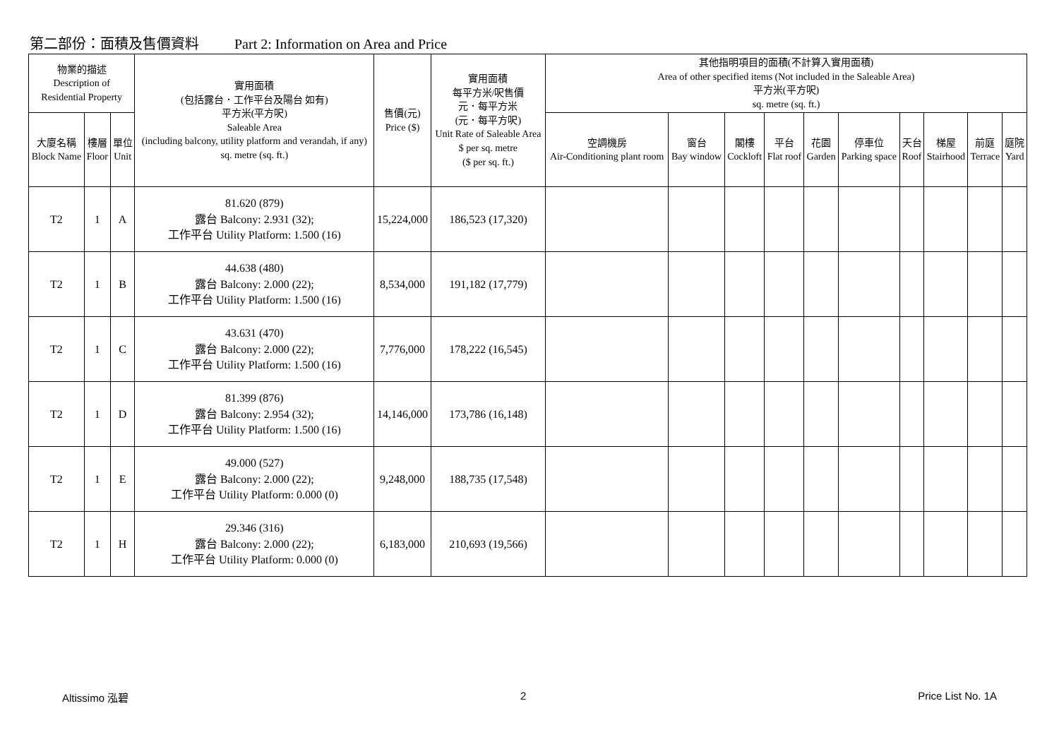第二部份：面積及售價資料 Part 2: Information on Area and Price
| 物業的描述 Description of Residential Property | | | 實用面積 (包括露台．工作平台及陽台 如有) 平方米(平方呎) Saleable Area (including balcony, utility platform and verandah, if any) sq. metre (sq. ft.) | 售價(元) Price ($) | 實用面積 每平方米/呎售價 元．每平方米 (元．每平方呎) Unit Rate of Saleable Area $ per sq. metre ($ per sq. ft.) | 其他指明項目的面積(不計算入實用面積) Area of other specified items (Not included in the Saleable Area) 平方米(平方呎) sq. metre (sq. ft.) | | | | | | | | | |
| --- | --- | --- | --- | --- | --- | --- | --- | --- | --- | --- | --- | --- | --- | --- | --- |
| 大廈名稱 Block Name | 樓層 Floor | 單位 Unit | | | | 空調機房 Air-Conditioning plant room | 窗台 Bay window | 閣樓 Cockloft | 平台 Flat roof | 花園 Garden | 停車位 Parking space | 天台 Roof | 梯屋 Stairhood | 前庭 Terrace | 庭院 Yard |
| T2 | 1 | A | 81.620 (879) 露台 Balcony: 2.931 (32); 工作平台 Utility Platform: 1.500 (16) | 15,224,000 | 186,523 (17,320) | | | | | | | | | | |
| T2 | 1 | B | 44.638 (480) 露台 Balcony: 2.000 (22); 工作平台 Utility Platform: 1.500 (16) | 8,534,000 | 191,182 (17,779) | | | | | | | | | | |
| T2 | 1 | C | 43.631 (470) 露台 Balcony: 2.000 (22); 工作平台 Utility Platform: 1.500 (16) | 7,776,000 | 178,222 (16,545) | | | | | | | | | | |
| T2 | 1 | D | 81.399 (876) 露台 Balcony: 2.954 (32); 工作平台 Utility Platform: 1.500 (16) | 14,146,000 | 173,786 (16,148) | | | | | | | | | | |
| T2 | 1 | E | 49.000 (527) 露台 Balcony: 2.000 (22); 工作平台 Utility Platform: 0.000 (0) | 9,248,000 | 188,735 (17,548) | | | | | | | | | | |
| T2 | 1 | H | 29.346 (316) 露台 Balcony: 2.000 (22); 工作平台 Utility Platform: 0.000 (0) | 6,183,000 | 210,693 (19,566) | | | | | | | | | | |
Altissimo 泓碧 2 Price List No. 1A